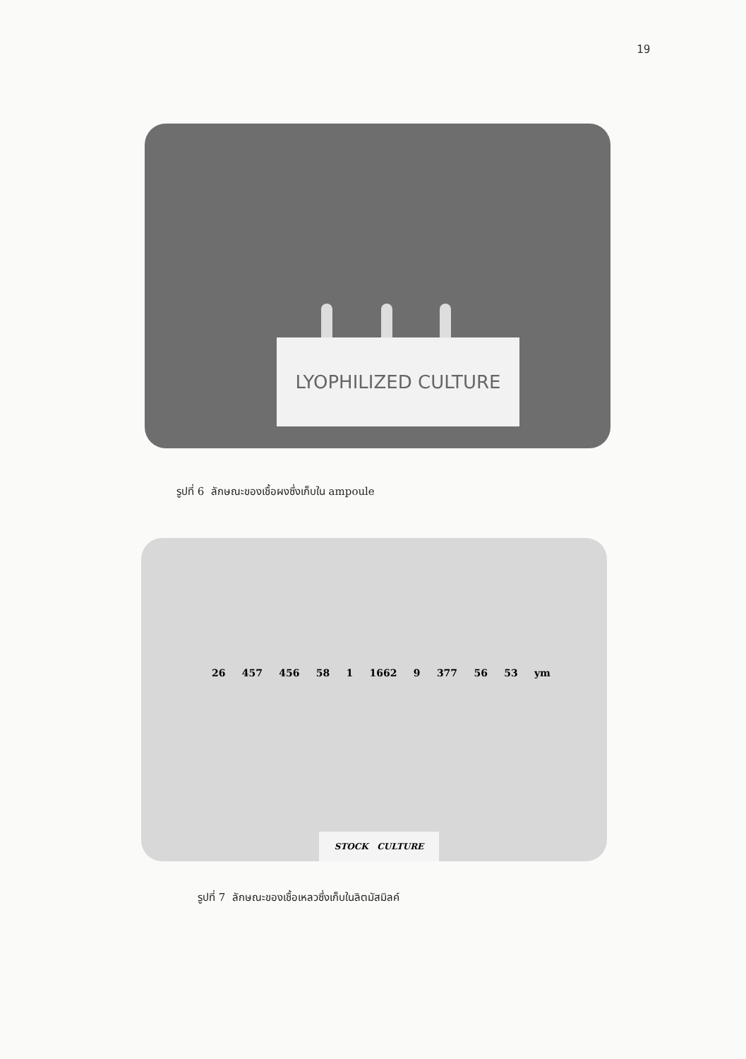19
LYOPHILIZED CULTURE
รูปที่ 6 ลักษณะของเชื้อผงซึ่งเก็บใน ampoule
26 457 456 58 1 1662 9 377 56 53 ym
STOCK CULTURE
รูปที่ 7 ลักษณะของเชื้อเหลวซึ่งเก็บในลิตมัสมิลค์